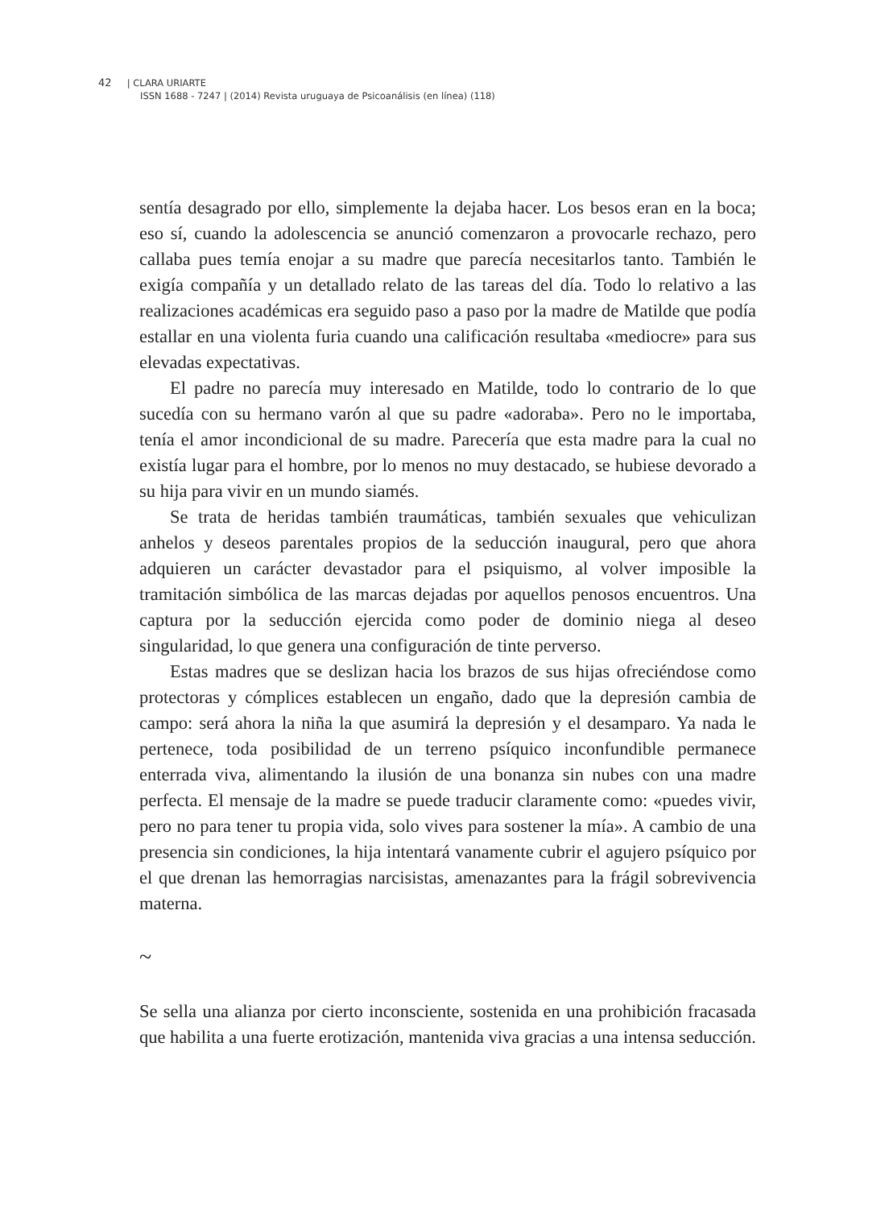42 | CLARA URIARTE
ISSN 1688 - 7247 | (2014) Revista uruguaya de Psicoanálisis (en línea) (118)
sentía desagrado por ello, simplemente la dejaba hacer. Los besos eran en la boca; eso sí, cuando la adolescencia se anunció comenzaron a provocarle rechazo, pero callaba pues temía enojar a su madre que parecía necesitarlos tanto. También le exigía compañía y un detallado relato de las tareas del día. Todo lo relativo a las realizaciones académicas era seguido paso a paso por la madre de Matilde que podía estallar en una violenta furia cuando una calificación resultaba «mediocre» para sus elevadas expectativas.
El padre no parecía muy interesado en Matilde, todo lo contrario de lo que sucedía con su hermano varón al que su padre «adoraba». Pero no le importaba, tenía el amor incondicional de su madre. Parecería que esta madre para la cual no existía lugar para el hombre, por lo menos no muy destacado, se hubiese devorado a su hija para vivir en un mundo siamés.
Se trata de heridas también traumáticas, también sexuales que vehiculizan anhelos y deseos parentales propios de la seducción inaugural, pero que ahora adquieren un carácter devastador para el psiquismo, al volver imposible la tramitación simbólica de las marcas dejadas por aquellos penosos encuentros. Una captura por la seducción ejercida como poder de dominio niega al deseo singularidad, lo que genera una configuración de tinte perverso.
Estas madres que se deslizan hacia los brazos de sus hijas ofreciéndose como protectoras y cómplices establecen un engaño, dado que la depresión cambia de campo: será ahora la niña la que asumirá la depresión y el desamparo. Ya nada le pertenece, toda posibilidad de un terreno psíquico inconfundible permanece enterrada viva, alimentando la ilusión de una bonanza sin nubes con una madre perfecta. El mensaje de la madre se puede traducir claramente como: «puedes vivir, pero no para tener tu propia vida, solo vives para sostener la mía». A cambio de una presencia sin condiciones, la hija intentará vanamente cubrir el agujero psíquico por el que drenan las hemorragias narcisistas, amenazantes para la frágil sobrevivencia materna.
~
Se sella una alianza por cierto inconsciente, sostenida en una prohibición fracasada que habilita a una fuerte erotización, mantenida viva gracias a una intensa seducción.